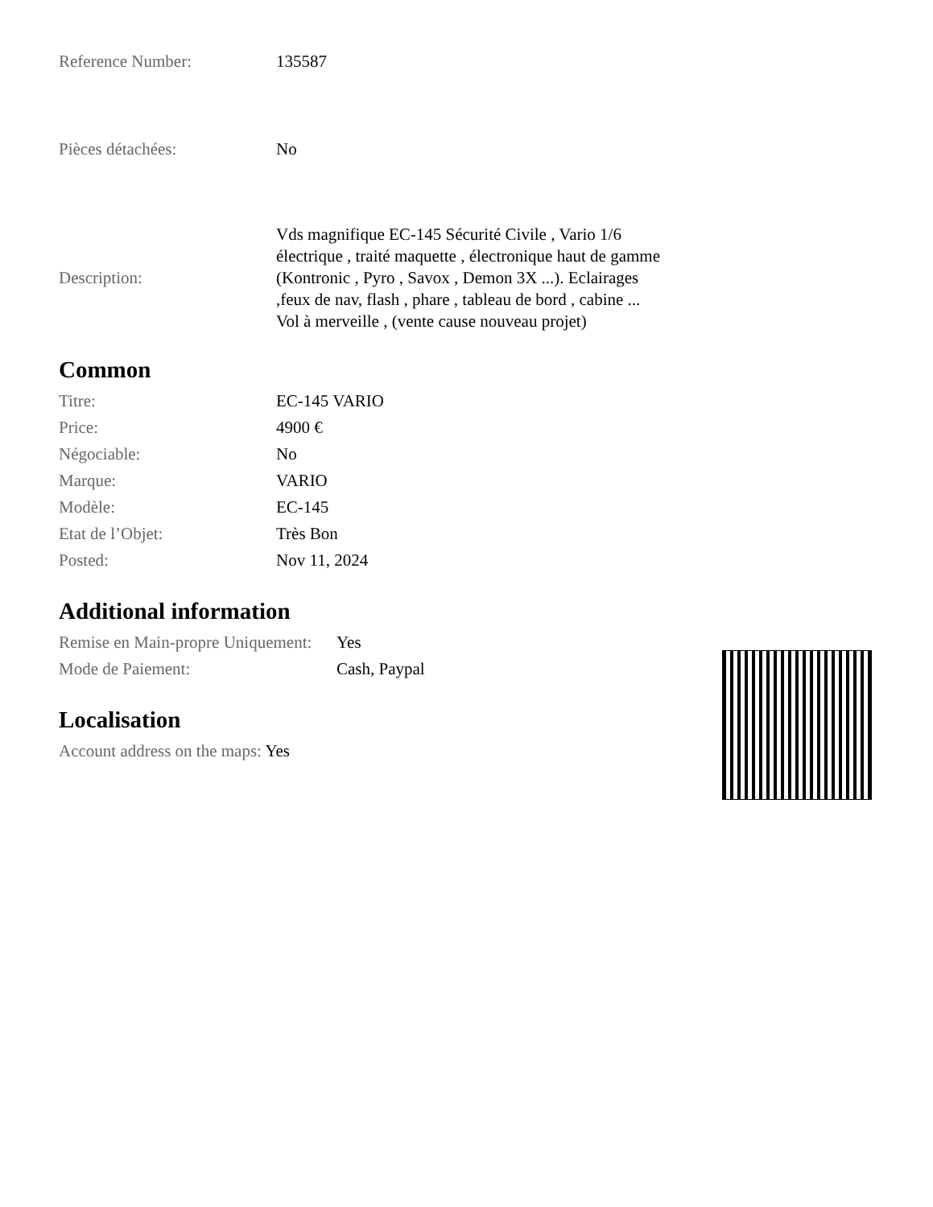| Reference Number: | 135587 |
| Pièces détachées: | No |
| Description: | Vds magnifique EC-145 Sécurité Civile , Vario 1/6 électrique , traité maquette , électronique haut de gamme (Kontronic , Pyro , Savox , Demon 3X ...). Eclairages ,feux de nav, flash , phare , tableau de bord , cabine ... Vol à merveille , (vente cause nouveau projet) |
Common
| Titre: | EC-145 VARIO |
| Price: | 4900 € |
| Négociable: | No |
| Marque: | VARIO |
| Modèle: | EC-145 |
| Etat de l’Objet: | Très Bon |
| Posted: | Nov 11, 2024 |
Additional information
| Remise en Main-propre Uniquement: | Yes |
| Mode de Paiement: | Cash, Paypal |
Localisation
Account address on the maps: Yes